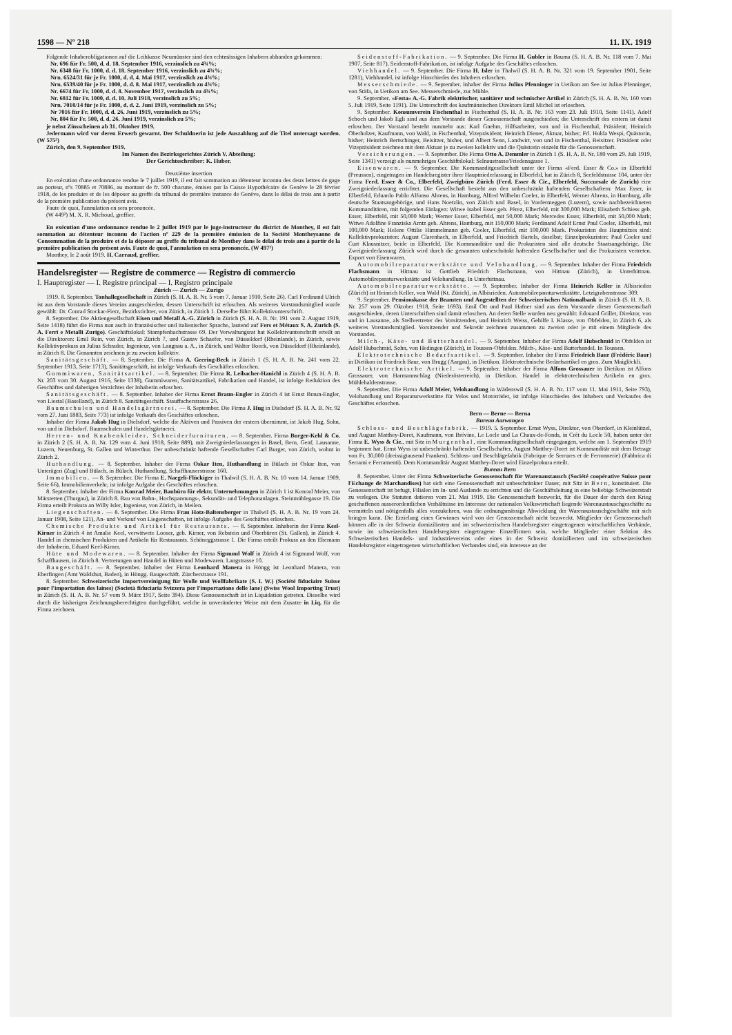1598 — Nº 218 11. IX. 1919
Folgende Inhaberobligationen auf die Leihkasse Neumünster sind den echtmässigen Inhabern abhanden gekommen:
Nr. 696 für Fr. 500, d. d. 18. September 1916, verzinslich zu 4¾%;
Nr. 6348 für Fr. 1000, d. d. 18. September 1916, verzinslich zu 4¾%;
Nrn. 6524/31 für je Fr. 1000, d. d. 4. Mai 1917, verzinslich zu 4¾%;
Nrn. 6539/40 für je Fr. 1000, d. d. 8. Mai 1917, verzinslich zu 4¾%;
Nr. 6674 für Fr. 1000, d. d. 8. November 1917, verzinslich zu 4¾%;
Nr. 6812 für Fr. 1000, d. d. 10. Juli 1918, verzinslich zu 5%;
Nrn. 7010/14 für je Fr. 1000, d. d. 2. Juni 1919, verzinslich zu 5%;
Nr 7016 für Fr. 1000, d. d. 26. Juni 1919, verzinslich zu 5%;
Nr. 804 für Fr. 500, d. d. 26. Juni 1919, verzinslich zu 5%;
je nebst Zinsscheinen ab 31. Oktober 1919.
Jedermann wird vor deren Erwerb gewarnt. Der Schuldnerin ist jede Auszahlung auf die Titel untersagt worden. (W 575²)
Zürich, den 9. September 1919.
Im Namen des Bezirksgerichtes Zürich V. Abteilung:
Der Gerichtsschreiber: K. Huber.
Deuxième insertion
En exécution d'une ordonnance rendue le 7 juillet 1919, il est fait sommation au détenteur inconnu des deux lettres de gage au porteur, nºs 70885 et 70886, au montant de fr. 500 chacune, émises par la Caisse Hypothécaire de Genève le 28 février 1918, de les produire et de les déposer au greffe du tribunal de première instance de Genève, dans le délai de trois ans à partir de la première publication du présent avis.
Faute de quoi, l'annulation en sera prononcée.
(W 449²) M. X. R. Michoud, greffier.
En exécution d'une ordonnance rendue le 2 juillet 1919 par le juge-instructeur du district de Monthey, il est fait sommation au détenteur inconnu de l'action nº 229 de la première émission de la Société Montheysanne de Consommation de la produire et de la déposer au greffe du tribunal de Monthey dans le délai de trois ans à partir de la première publication du présent avis. Faute de quoi, l'annulation en sera prononcée. (W 497²)
Monthey, le 2 août 1919. H. Carraud, greffier.
Handelsregister — Registre de commerce — Registro di commercio
I. Hauptregister — I. Registre principal — I. Registro principale
Zürich — Zurich — Zurigo
1919. 8. September. Tonhallegesellschaft in Zürich (S. H. A. B. Nr. 5 vom 7. Januar 1910, Seite 26). Carl Ferdinand Ulrich ist aus dem Vorstande dieses Vereins ausgeschieden, dessen Unterschrift ist erloschen. Als weiteres Vorstandsmitglied wurde gewählt: Dr. Conrad Stockar-Fierz, Bezirksrichter, von Zürich, in Zürich 1. Derselbe führt Kollektivunterschrift.
8. September. Die Aktiengesellschaft Eisen und Metall A.-G. Zürich in Zürich (S. H. A. B. Nr. 191 vom 2. August 1919, Seite 1418) führt die Firma nun auch in französischer und italienischer Sprache, lautend auf Fers et Métaux S. A. Zurich (S. A. Ferri e Metalli Zurigo). Geschäftslokal: Stampfenbachstrasse 69. Der Verwaltungsrat hat Kollektivunterschrift erteilt an die Direktoren: Emil Rein, von Zürich, in Zürich 7, und Gustav Schaefer, von Düsseldorf (Rheinlande), in Zürich, sowie Kollektivprokura an Julius Schrader, Ingenieur, von Langnau a. A., in Zürich, und Walter Boeck, von Düsseldorf (Rheinlande), in Zürich 8. Die Genannten zeichnen je zu zweien kollektiv.
Sanitätsgeschäft. — 8. September. Die Firma A. Geering-Beck in Zürich 1 (S. H. A. B. Nr. 241 vom 22. September 1913, Seite 1713), Sanitätsgeschäft, ist infolge Verkaufs des Geschäftes erloschen.
Gummiwaren, Sanitätsartikel. — 8. September. Die Firma R. Leibacher-Hanichl in Zürich 4 (S. H. A. B. Nr. 203 vom 30. August 1916, Seite 1338), Gummiwaren, Sanitätsartikel, Fabrikation und Handel, ist infolge Reduktion des Geschäftes und daherigen Verzichtes der Inhaberin erloschen.
Sanitätsgeschäft. — 8. September. Inhaber der Firma Ernst Braun-Engler in Zürich 4 ist Ernst Braun-Engler, von Liestal (Baselland), in Zürich 8. Sanitätsgeschäft. Stauffacherstrasse 26.
Baumschulen und Handelsgärtnerei. — 8. September. Die Firma J. Hug in Dielsdorf (S. H. A. B. Nr. 92 vom 27. Juni 1883, Seite 773) ist infolge Verkaufs des Geschäftes erloschen.
Inhaber der Firma Jakob Hug in Dielsdorf, welche die Aktiven und Passiven der erstern übernimmt, ist Jakob Hug, Sohn, von und in Dielsdorf. Baumschulen und Handelsgärtnerei.
Herren- und Knabenkleider, Schneiderfurnituren. — 8. September. Firma Burger-Kehl & Co. in Zürich 2 (S. H. A. B. Nr. 129 vom 4. Juni 1918, Seite 889), mit Zweigniederlassungen in Basel, Bern, Genf, Lausanne, Luzern, Neuenburg, St. Gallen und Winterthur. Der unbeschränkt haftende Gesellschafter Carl Burger, von Zürich, wohnt in Zürich 2.
Huthandlung. — 8. September. Inhaber der Firma Oskar Iten, Huthandlung in Bülach ist Oskar Iten, von Unterägeri (Zug) und Bülach, in Bülach. Huthandlung. Schaffhauserstrasse 160.
Immobilien. — 8. September. Die Firma E. Naegeli-Flückiger in Thalwil (S. H. A. B. Nr. 10 vom 14. Januar 1909, Seite 66), Immobilienverkehr, ist infolge Aufgabe des Geschäftes erloschen.
8. September. Inhaber der Firma Konrad Meier, Baubüro für elektr. Unternehmungen in Zürich 1 ist Konrad Meier, von Märstetten (Thurgau), in Zürich 8. Bau von Bahn-, Hochspannungs-, Sekundär- und Telephonanlagen. Steinmühlegasse 19. Die Firma erteilt Prokura an Willy Isler, Ingenieur, von Zürich, in Meilen.
Liegenschaften. — 8. September. Die Firma Frau Hotz-Baltensberger in Thalwil (S. H. A. B. Nr. 19 vom 24. Januar 1908, Seite 121), An- und Verkauf von Liegenschaften, ist infolge Aufgabe des Geschäftes erloschen.
Chemische Produkte und Artikel für Restaurants. — 8. September. Inhaberin der Firma Keel-Kirner in Zürich 4 ist Amalie Keel, verwitwete Looser, geb. Kirner, von Rebstein und Oberbüren (St. Gallen), in Zürich 4. Handel in chemischen Produkten und Artikeln für Restaurants. Schöneggstrasse 1. Die Firma erteilt Prokura an den Ehemann der Inhaberin, Eduard Keel-Kirner.
Hüte und Modewaren. — 8. September. Inhaber der Firma Sigmund Wolf in Zürich 4 ist Sigmund Wolf, von Schaffhausen, in Zürich 8. Vertretungen und Handel in Hüten und Modewaren. Langstrasse 10.
Baugeschäft. — 8. September. Inhaber der Firma Leonhard Manera in Höngg ist Leonhard Manera, von Eberfingen (Amt Waldshut, Baden), in Höngg. Baugeschäft. Zürcherstrasse 191.
8. September. Schweizerische Importvereinigung für Wolle und Wollfabrikate (S. I. W.) (Société fiduciaire Suisse pour l'importation des laines) (Società fiduciaria Svizzera per l'importazione delle lane) (Swiss Wool Importing Trust) in Zürich (S. H. A. B. Nr. 57 vom 9. März 1917, Seite 394). Diese Genossenschaft ist in Liquidation getreten. Dieselbe wird durch die bisherigen Zeichnungsberechtigten durchgeführt, welche in unveränderter Weise mit dem Zusatze in Liq. für die Firma zeichnen.
Seidenstoff-Fabrikation. — 9. September. Die Firma H. Gubler in Bauma (S. H. A. B. Nr. 118 vom 7. Mai 1907, Seite 817), Seidenstoff-Fabrikation, ist infolge Aufgabe des Geschäftes erloschen.
Viehhandel. — 9. September. Die Firma H. Isler in Thalwil (S. H. A. B. Nr. 321 vom 19. September 1901, Seite 1281), Viehhandel, ist infolge Hinschiedes des Inhabers erloschen.
Messerschmiede. — 9. September. Inhaber der Firma Julius Pfenninger in Uetikon am See ist Julius Pfenninger, von Stäfa, in Uetikon am See. Messerschmiede, zur Mühle.
9. September. «Festa» A.-G. Fabrik elektrischer, sanitärer und technischer Artikel in Zürich (S. H. A. B. Nr. 160 vom 5. Juli 1919, Seite 1191). Die Unterschrift des kaufmännischen Direktors Emil Michel ist erloschen.
9. September. Konsumverein Fischenthal in Fischenthal (S. H. A. B. Nr. 163 vom 23. Juli 1910, Seite 1141). Adolf Schoch und Jakob Egli sind aus dem Vorstande dieser Genossenschaft ausgeschieden; die Unterschrift des erstern ist damit erloschen. Der Vorstand besteht nunmehr aus: Karl Gnehm, Hilfsarbeiter, von und in Fischenthal, Präsident; Heinrich Oberholzer, Kaufmann, von Wald, in Fischenthal, Vizepräsident; Heinrich Diener, Aktuar, bisher; Frl. Hulda Wespi, Quästorin, bisher; Heinrich Bertschinger, Beisitzer, bisher, und Albert Senn, Landwirt, von und in Fischenthal, Beisitzer. Präsident oder Vizepräsident zeichnen mit dem Aktuar je zu zweien kollektiv und die Quästorin einzeln für die Genossenschaft.
Versicherungen. — 9. September. Die Firma Otto A. Demmler in Zürich 1 (S. H. A. B. Nr. 180 vom 29. Juli 1919, Seite 1341) verzeigt als nunmehriges Geschäftslokal: Selnaustrasse/Friedensgasse 1.
Eisenwaren. — 9. September. Die Kommanditgesellschaft unter der Firma «Ferd. Esser & Co.» in Elberfeld (Preussen), eingetragen im Handelsregister ihrer Hauptniederlassung in Elberfeld, hat in Zürich 8, Seefeldstrasse 104, unter der Firma Ferd. Esser & Co., Elberfeld, Zweigbüro Zürich (Ferd. Esser & Cie., Elberfeld, Succursale de Zurich) eine Zweigniederlassung errichtet. Die Gesellschaft besteht aus den unbeschränkt haftenden Gesellschaftern: Max Esser, in Elberfeld, Eduardo Pablo Alfonso Ahrens, in Hamburg, Alfred Wilhelm Coeler, in Elberfeld, Werner Ahrens, in Hamburg, alle deutsche Staatsangehörige, und Hans Noetzlin, von Zürich und Basel, in Vordermeggen (Luzern), sowie nachbezeichneten Kommanditären, mit folgenden Einlagen: Witwe Isabel Esser geb. Pèrez, Elberfeld, mit 300,000 Mark; Elisabeth Schiess geb. Esser, Elberfeld, mit 50,000 Mark; Werner Esser, Elberfeld, mit 50,000 Mark; Mercedes Esser, Elberfeld, mit 50,000 Mark; Witwe Adolfine Franziska Arntz geb. Ahrens, Hamburg, mit 150,000 Mark; Ferdinand Adolf Ernst Paul Coeler, Elberfeld, mit 100,000 Mark; Helene Ottilie Himmelmann geb. Coeler, Elberfeld, mit 100,000 Mark. Prokuristen des Hauptsitzes sind: Kollektivprokuristen: August Clarenbach, in Elberfeld, und Friedrich Bartels, daselbst; Einzelprokuristen: Paul Coeler und Curt Klausnitzer, beide in Elberfeld. Die Kommanditäre und die Prokuristen sind alle deutsche Staatsangehörige. Die Zweigniederlassung Zürich wird durch die genannten unbeschränkt haftenden Gesellschafter und die Prokuristen vertreten. Export von Eisenwaren.
Automobilreparaturwerkstätte und Velohandlung. — 9. September. Inhaber der Firma Friedrich Flachsmann in Hittnau ist Gottlieb Friedrich Flachsmann, von Hittnau (Zürich), in Unterhittnau. Automobilreparaturwerkstätte und Velohandlung. In Unterhittnau.
Automobilreparaturwerkstätte. — 9. September. Inhaber der Firma Heinrich Keller in Albisrieden (Zürich) ist Heinrich Keller, von Wald (Kt. Zürich), in Albisrieden. Automobilreparaturwerkstätte. Letzigrabenstrasse 309.
9. September. Pensionskasse der Beamten und Angestellten der Schweizerischen Nationalbank in Zürich (S. H. A. B. Nr. 257 vom 29. Oktober 1918, Seite 1693). Emil Ott und Paul Hafner sind aus dem Vorstande dieser Genossenschaft ausgeschieden, deren Unterschriften sind damit erloschen. An deren Stelle wurden neu gewählt: Edouard Grillet, Direktor, von und in Lausanne, als Stellvertreter des Vorsitzenden, und Heinrich Weiss, Gehilfe I. Klasse, von Obfelden, in Zürich 6, als weiteres Vorstandsmitglied. Vorsitzender und Sekretär zeichnen zusammen zu zweien oder je mit einem Mitgliede des Vorstandes.
Milch-, Käse- und Butterhandel. — 9. September. Inhaber der Firma Adolf Hubschmid in Obfelden ist Adolf Hubschmid, Sohn, von Hedingen (Zürich), in Toussen-Obfelden. Milch-, Käse- und Butterhandel. In Toussen.
Elektrotechnische Bedarfsartikel. — 9. September. Inhaber der Firma Friedrich Baur (Frédéric Baur) in Dietikon ist Friedrich Baur, von Brugg (Aargau), in Dietikon. Elektrotechnische Bedarfsartikel en gros. Zum Maiglöckli.
Elektrotechnische Artikel. — 9. September. Inhaber der Firma Alfons Grossauer in Dietikon ist Alfons Grossauer, von Harmannschlag (Niederösterreich), in Dietikon. Handel in elektrotechnischen Artikeln en gros. Mühlehaldenstrasse.
9. September. Die Firma Adolf Meier, Velohandlung in Wädenswil (S. H. A. B. Nr. 117 vom 11. Mai 1911, Seite 793), Velohandlung und Reparaturwerkstätte für Velos und Motorräder, ist infolge Hinschiedes des Inhabers und Verkaufes des Geschäftes erloschen.
Bern — Berne — Berna
Bureau Aarwangen
Schloss- und Beschlägefabrik. — 1919. 5. September. Ernst Wyss, Direktor, von Oberdorf, in Kleinlützel, und August Matthey-Doret, Kaufmann, von Brévine, Le Locle und La Chaux-de-Fonds, in Crêt du Locle 50, haben unter der Firma E. Wyss & Cie., mit Sitz in Murgenthal, eine Kommanditgesellschaft eingegangen, welche am 1. September 1919 begonnen hat. Ernst Wyss ist unbeschränkt haftender Gesellschafter, August Matthey-Doret ist Kommanditär mit dem Betrage von Fr. 30,000 (dreissigtausend Franken). Schloss- und Beschlägefabrik (Fabrique de Serrures et de Ferronnerie) (Fabbrica di Serrami e Ferramenti). Dem Kommanditär August Matthey-Doret wird Einzelprokura erteilt.
Bureau Bern
8. September. Unter der Firma Schweizerische Genossenschaft für Warenaustausch (Société coopérative Suisse pour l'Echange de Marchandises) hat sich eine Genossenschaft mit unbeschränkter Dauer, mit Sitz in Bern, konstituiert. Die Genossenschaft ist befugt, Filialen im In- und Auslande zu errichten und die Geschäftsleitung in eine beliebige Schweizerstadt zu verlegen. Die Statuten datieren vom 21. Mai 1919. Die Genossenschaft bezweckt, für die Dauer der durch den Krieg geschaffenen ausserordentlichen Verhältnisse im Interesse der nationalen Volkswirtschaft liegende Warenaustauschgeschäfte zu vermitteln und nötigenfalls alles vorzukehren, was die ordnungsmässige Abwicklung der Warenaustauschgeschäfte mit sich bringen kann. Die Erzielung eines Gewinnes wird von der Genossenschaft nicht bezweckt. Mitglieder der Genossenschaft können alle in der Schweiz domizilierten und im schweizerischen Handelsregister eingetragenen wirtschaftlichen Verbände, sowie im schweizerischen Handelsregister eingetragene Einzelfirmen sein, welche Mitglieder einer Sektion des Schweizerischen Handels- und Industrievereins oder eines in der Schweiz domizilierten und im schweizerischen Handelsregister eingetragenen wirtschaftlichen Verbandes sind, ein Interesse an der